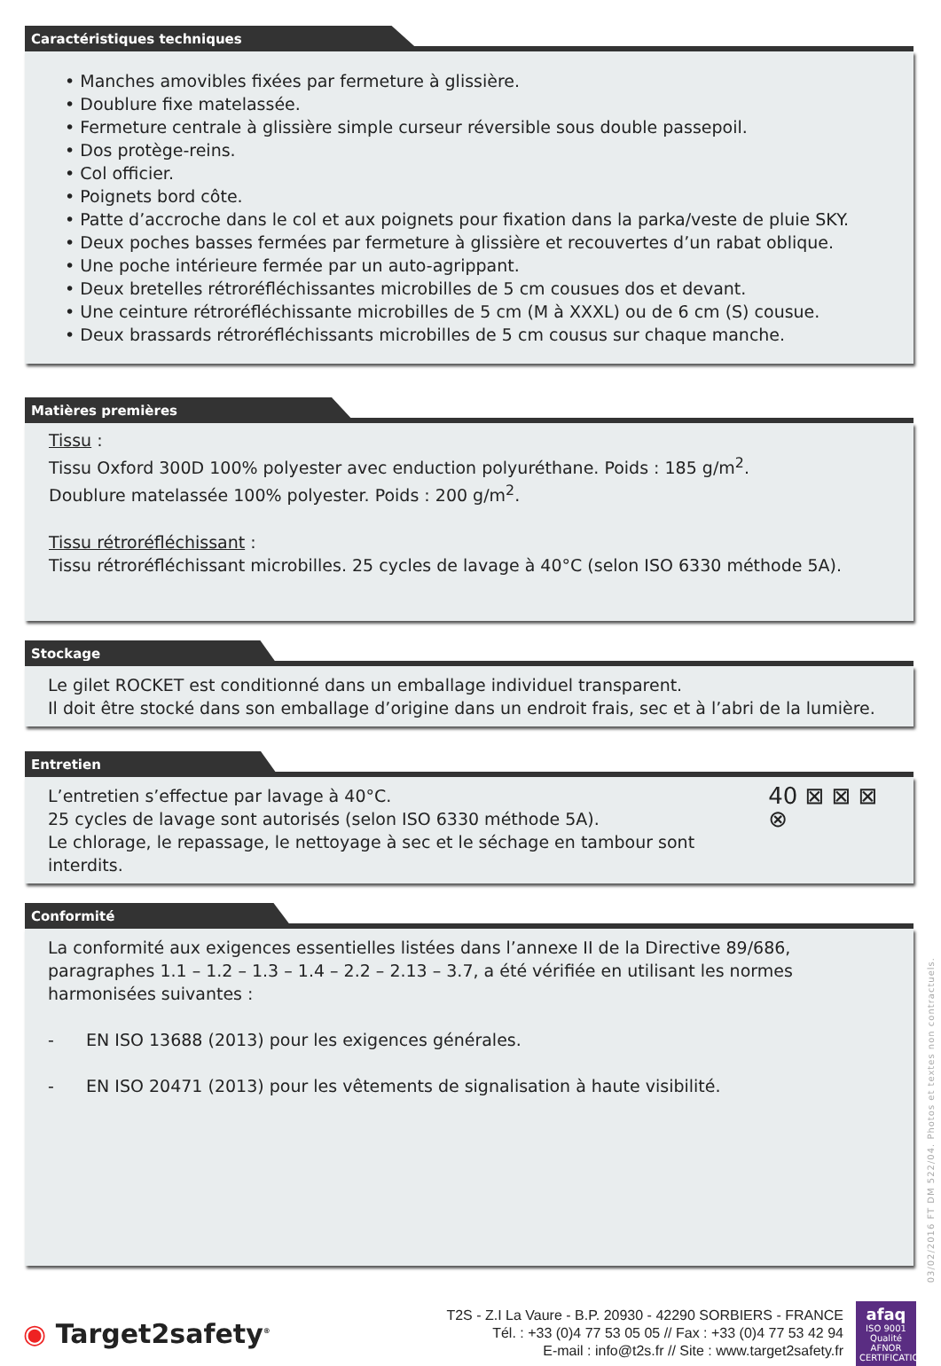Caractéristiques techniques
• Manches amovibles fixées par fermeture à glissière.
• Doublure fixe matelassée.
• Fermeture centrale à glissière simple curseur réversible sous double passepoil.
• Dos protège-reins.
• Col officier.
• Poignets bord côte.
• Patte d’accroche dans le col et aux poignets pour fixation dans la parka/veste de pluie SKY.
• Deux poches basses fermées par fermeture à glissière et recouvertes d’un rabat oblique.
• Une poche intérieure fermée par un auto-agrippant.
• Deux bretelles rétroréfléchissantes microbilles de 5 cm cousues dos et devant.
• Une ceinture rétroréfléchissante microbilles de 5 cm (M à XXXL) ou de 6 cm (S) cousue.
• Deux brassards rétroréfléchissants microbilles de 5 cm cousus sur chaque manche.
Matières premières
Tissu :
Tissu Oxford 300D 100% polyester avec enduction polyuréthane. Poids : 185 g/m<sup>2</sup>.
Doublure matelassée 100% polyester. Poids : 200 g/m<sup>2</sup>.
Tissu rétroréfléchissant :
Tissu rétroréfléchissant microbilles. 25 cycles de lavage à 40°C (selon ISO 6330 méthode 5A).
Stockage
Le gilet ROCKET est conditionné dans un emballage individuel transparent.
Il doit être stocké dans son emballage d’origine dans un endroit frais, sec et à l’abri de la lumière.
Entretien
L’entretien s’effectue par lavage à 40°C.
25 cycles de lavage sont autorisés (selon ISO 6330 méthode 5A).
Le chlorage, le repassage, le nettoyage à sec et le séchage en tambour sont interdits.
40 ⊠ ⊠ ⊠ ⊗
Conformité
La conformité aux exigences essentielles listées dans l’annexe II de la Directive 89/686, paragraphes 1.1 – 1.2 – 1.3 – 1.4 – 2.2 – 2.13 – 3.7, a été vérifiée en utilisant les normes harmonisées suivantes :
- EN ISO 13688 (2013) pour les exigences générales.
- EN ISO 20471 (2013) pour les vêtements de signalisation à haute visibilité.
03/02/2016 FT DM 522/04. Photos et textes non contractuels.
◉ Target2safety<sup>®</sup>
T2S - Z.I La Vaure - B.P. 20930 - 42290 SORBIERS - FRANCE
Tél. : +33 (0)4 77 53 05 05 // Fax : +33 (0)4 77 53 42 94
E-mail : info@t2s.fr // Site : www.target2safety.fr
afaq
ISO 9001
Qualité
AFNOR CERTIFICATION